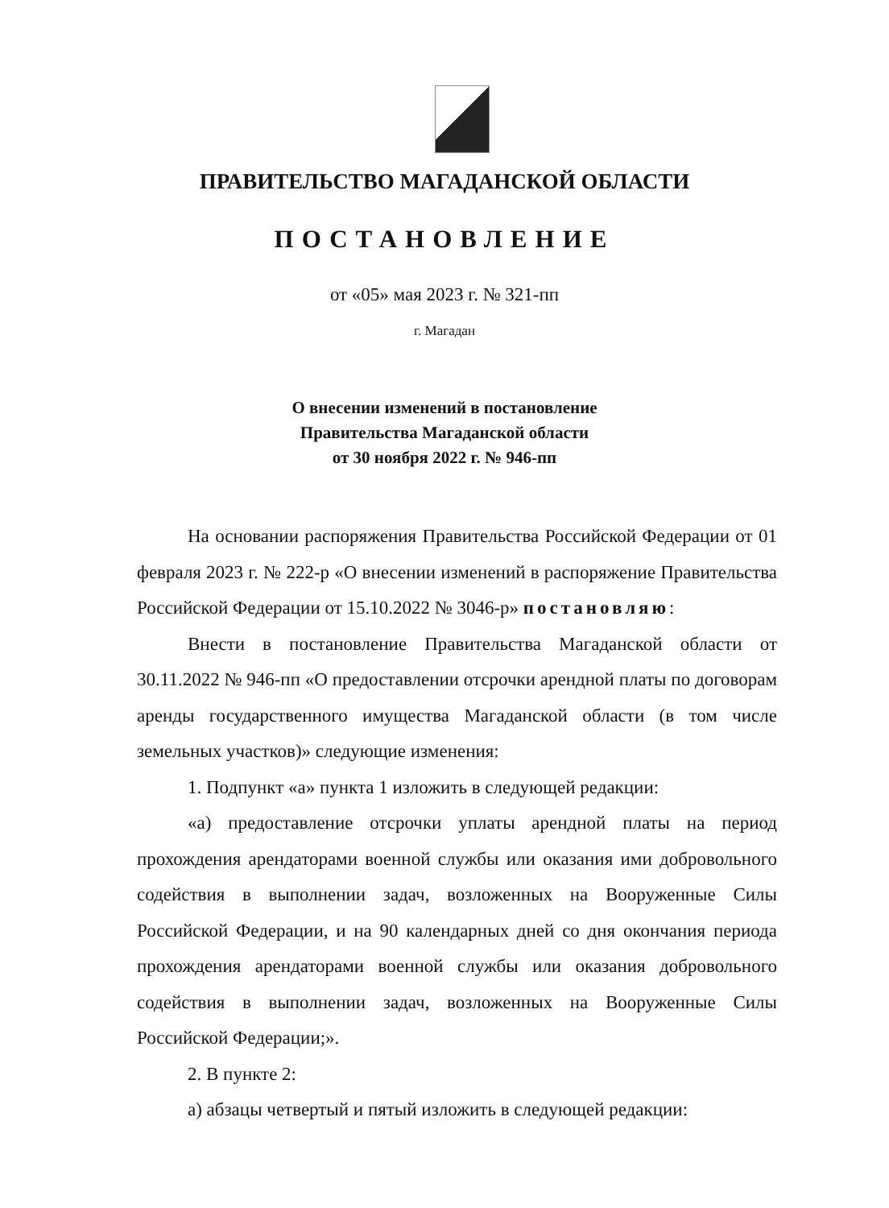ПРАВИТЕЛЬСТВО МАГАДАНСКОЙ ОБЛАСТИ
ПОСТАНОВЛЕНИЕ
от «05» мая 2023 г. № 321-пп
г. Магадан
О внесении изменений в постановление
Правительства Магаданской области
от 30 ноября 2022 г. № 946-пп
На основании распоряжения Правительства Российской Федерации от 01 февраля 2023 г. № 222-р «О внесении изменений в распоряжение Правительства Российской Федерации от 15.10.2022 № 3046-р» постановляю:
Внести в постановление Правительства Магаданской области от 30.11.2022 № 946-пп «О предоставлении отсрочки арендной платы по договорам аренды государственного имущества Магаданской области (в том числе земельных участков)» следующие изменения:
1. Подпункт «а» пункта 1 изложить в следующей редакции:
«а) предоставление отсрочки уплаты арендной платы на период прохождения арендаторами военной службы или оказания ими добровольного содействия в выполнении задач, возложенных на Вооруженные Силы Российской Федерации, и на 90 календарных дней со дня окончания периода прохождения арендаторами военной службы или оказания добровольного содействия в выполнении задач, возложенных на Вооруженные Силы Российской Федерации;».
2. В пункте 2:
а) абзацы четвертый и пятый изложить в следующей редакции: